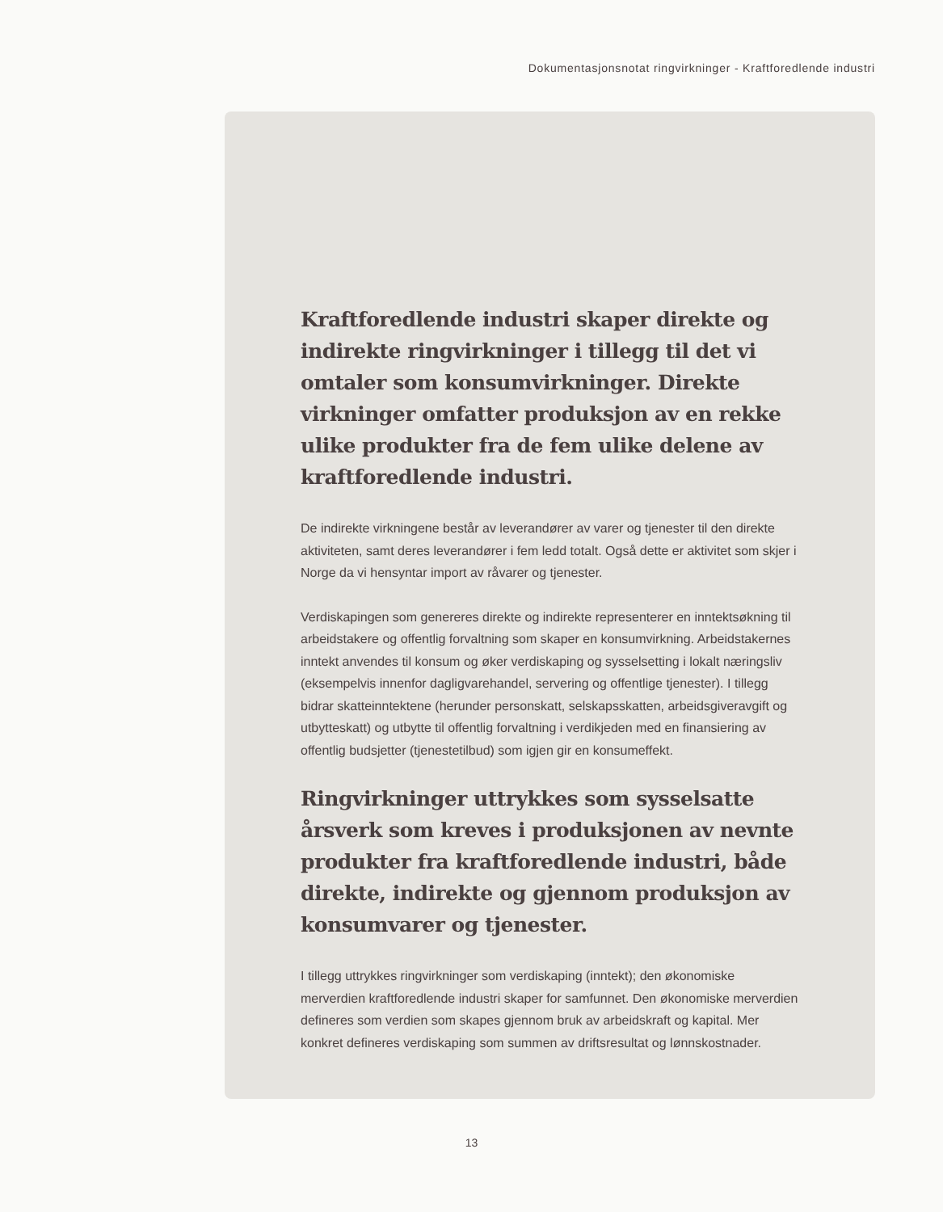Dokumentasjonsnotat ringvirkninger - Kraftforedlende industri
Kraftforedlende industri skaper direkte og indirekte ringvirkninger i tillegg til det vi omtaler som konsumvirkninger. Direkte virkninger omfatter produksjon av en rekke ulike produkter fra de fem ulike delene av kraftforedlende industri.
De indirekte virkningene består av leverandører av varer og tjenester til den direkte aktiviteten, samt deres leverandører i fem ledd totalt. Også dette er aktivitet som skjer i Norge da vi hensyntar import av råvarer og tjenester.
Verdiskapingen som genereres direkte og indirekte representerer en inntektsøkning til arbeidstakere og offentlig forvaltning som skaper en konsumvirkning. Arbeidstakernes inntekt anvendes til konsum og øker verdiskaping og sysselsetting i lokalt næringsliv (eksempelvis innenfor dagligvarehandel, servering og offentlige tjenester). I tillegg bidrar skatteinntektene (herunder personskatt, selskapsskatten, arbeidsgiveravgift og utbytteskatt) og utbytte til offentlig forvaltning i verdikjeden med en finansiering av offentlig budsjetter (tjenestetilbud) som igjen gir en konsumeffekt.
Ringvirkninger uttrykkes som sysselsatte årsverk som kreves i produksjonen av nevnte produkter fra kraftforedlende industri, både direkte, indirekte og gjennom produksjon av konsumvarer og tjenester.
I tillegg uttrykkes ringvirkninger som verdiskaping (inntekt); den økonomiske merverdien kraftforedlende industri skaper for samfunnet. Den økonomiske merverdien defineres som verdien som skapes gjennom bruk av arbeidskraft og kapital. Mer konkret defineres verdiskaping som summen av driftsresultat og lønnskostnader.
13